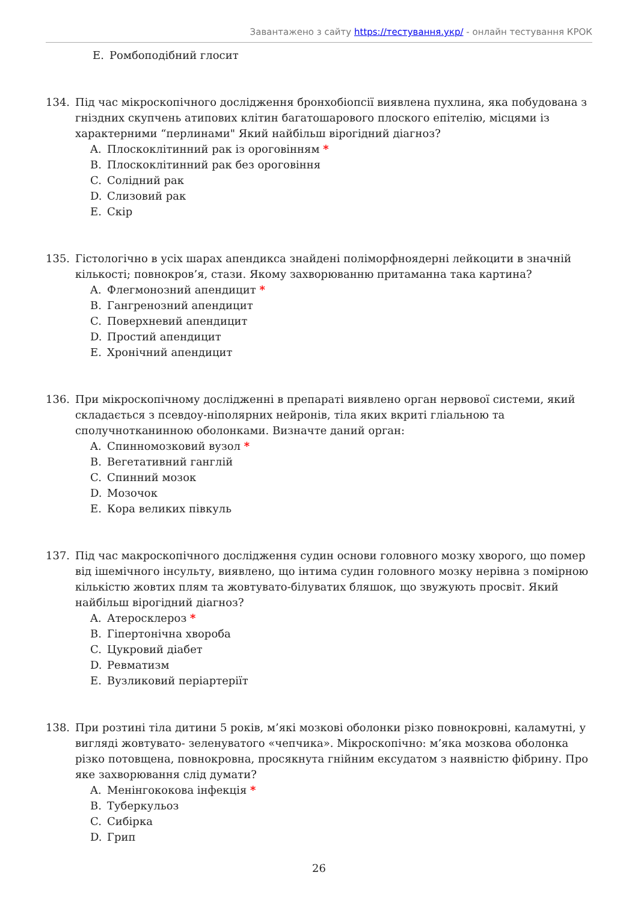Завантажено з сайту https://тестування.укр/ - онлайн тестування КРОК
E. Ромбоподібний глосит
134. Під час мікроскопічного дослідження бронхобіопсії виявлена пухлина, яка побудована з гніздних скупчень атипових клітин багатошарового плоского епітелію, місцями із характерними “перлинами" Який найбільш вірогідний діагноз?
A. Плоскоклітинний рак із ороговінням *
B. Плоскоклітинний рак без ороговіння
C. Солідний рак
D. Слизовий рак
E. Скір
135. Гістологічно в усіх шарах апендикса знайдені поліморфноядерні лейкоцити в значній кількості; повнокров’я, стази. Якому захворюванню притаманна така картина?
A. Флегмонозний апендицит *
B. Гангренозний апендицит
C. Поверхневий апендицит
D. Простий апендицит
E. Хронічний апендицит
136. При мікроскопічному дослідженні в препараті виявлено орган нервової системи, який складається з псевдоу-ніполярних нейронів, тіла яких вкриті гліальною та сполучнотканинною оболонками. Визначте даний орган:
A. Спинномозковий вузол *
B. Вегетативний ганглій
C. Спинний мозок
D. Мозочок
E. Кора великих півкуль
137. Під час макроскопічного дослідження судин основи головного мозку хворого, що помер від ішемічного інсульту, виявлено, що інтима судин головного мозку нерівна з помірною кількістю жовтих плям та жовтувато-білуватих бляшок, що звужують просвіт. Який найбільш вірогідний діагноз?
A. Атеросклероз *
B. Гіпертонічна хвороба
C. Цукровий діабет
D. Ревматизм
E. Вузликовий періартеріїт
138. При розтині тіла дитини 5 років, м’які мозкові оболонки різко повнокровні, каламутні, у вигляді жовтувато- зеленуватого «чепчика». Мікроскопічно: м’яка мозкова оболонка різко потовщена, повнокровна, просякнута гнійним ексудатом з наявністю фібрину. Про яке захворювання слід думати?
A. Менінгококова інфекція *
B. Туберкульоз
C. Сибірка
D. Грип
26